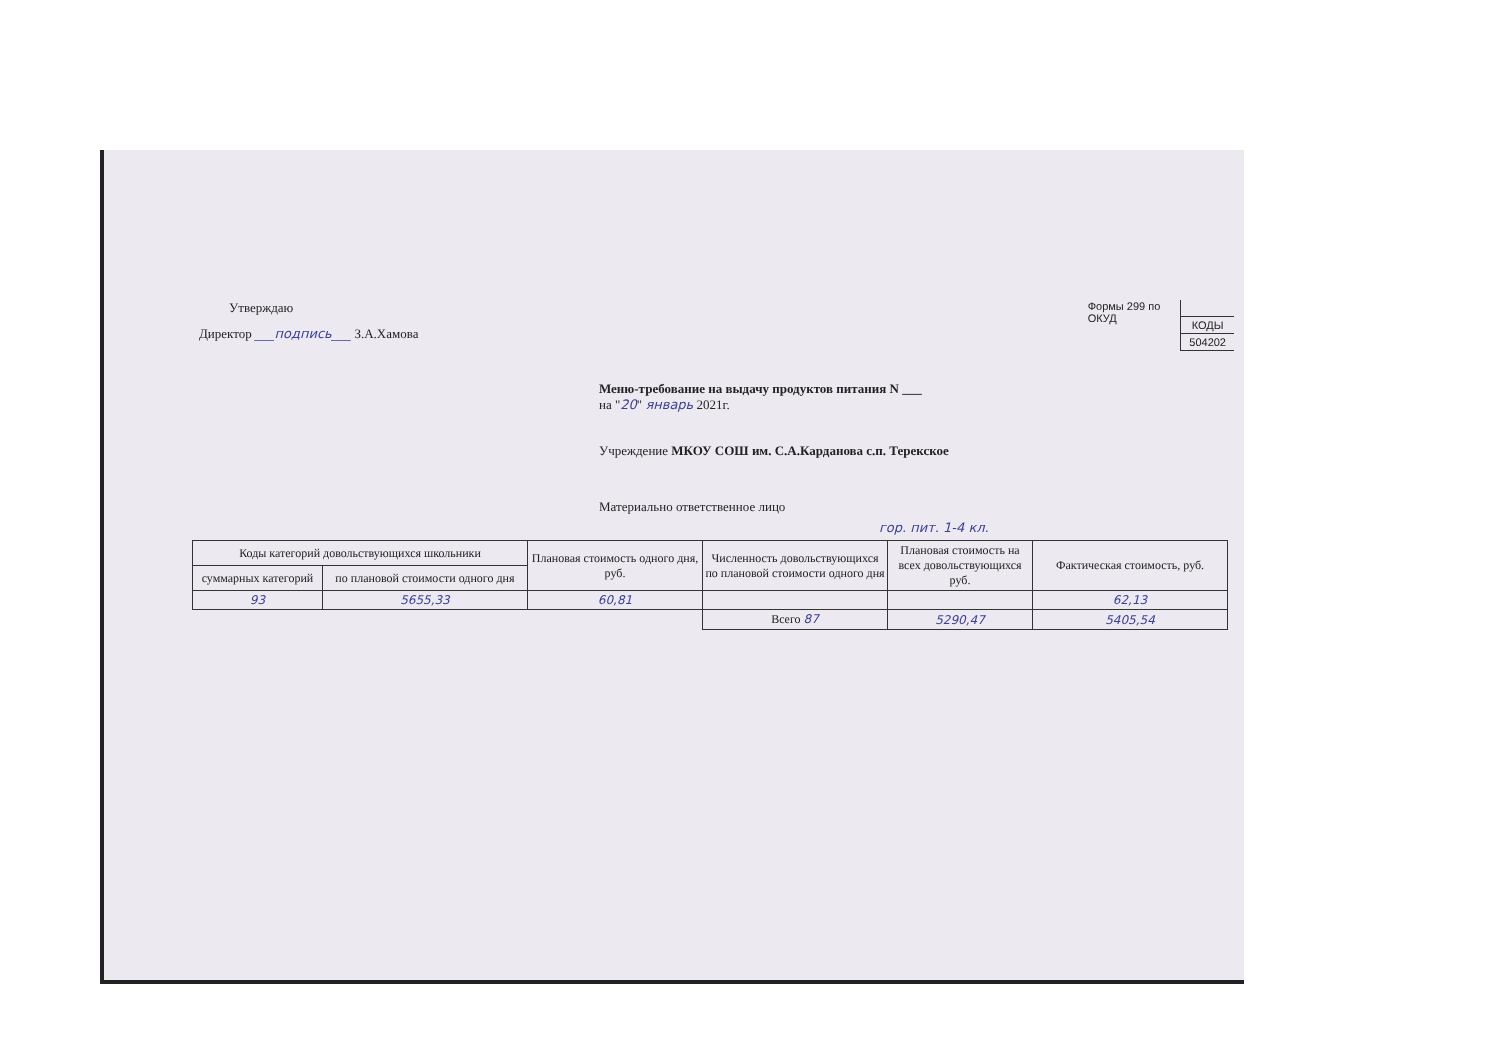Утверждаю
Директор ___подпись___ З.А.Хамова
Формы 299 по
ОКУД
| КОДЫ |
| 504202 |
Меню-требование на выдачу продуктов питания N ___
на "20" январь 2021г.
Учреждение МКОУ СОШ им. С.А.Карданова с.п. Терекское
Материально ответственное лицо
гор. пит. 1-4 кл.
| Коды категорий довольствующихся школьники | | Плановая стоимость одного дня, руб. | Численность довольствующихся по плановой стоимости одного дня | Плановая стоимость на всех довольствующихся руб. | Фактическая стоимость, руб. |
| --- | --- | --- | --- | --- | --- |
| суммарных категорий | по плановой стоимости одного дня | | | | |
| 93 | 5655,33 | 60,81 | | | 62,13 |
| | | | Всего 87 | 5290,47 | 5405,54 |